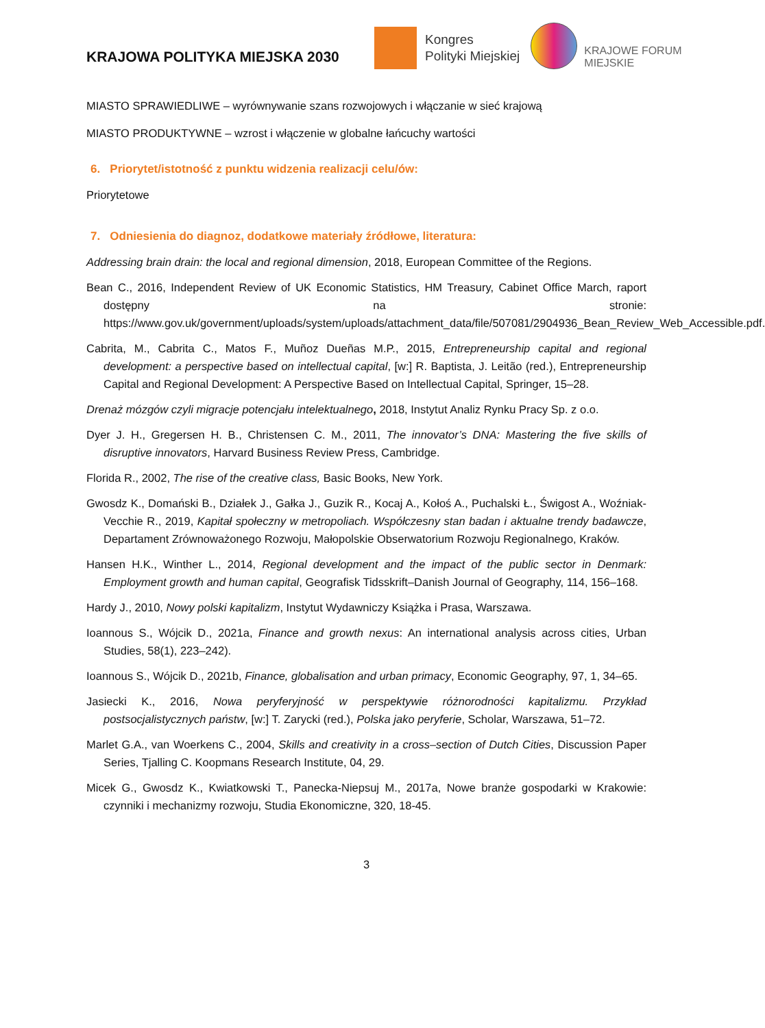KRAJOWA POLITYKA MIEJSKA 2030
Kongres
Polityki Miejskiej
KRAJOWE FORUM
MIEJSKIE
MIASTO SPRAWIEDLIWE – wyrównywanie szans rozwojowych i włączanie w sieć krajową
MIASTO PRODUKTYWNE – wzrost i włączenie w globalne łańcuchy wartości
6. Priorytet/istotność z punktu widzenia realizacji celu/ów:
Priorytetowe
7. Odniesienia do diagnoz, dodatkowe materiały źródłowe, literatura:
Addressing brain drain: the local and regional dimension, 2018, European Committee of the Regions.
Bean C., 2016, Independent Review of UK Economic Statistics, HM Treasury, Cabinet Office March, raport dostępny na stronie: https://www.gov.uk/government/uploads/system/uploads/attachment_data/file/507081/2904936_Bean_Review_Web_Accessible.pdf.
Cabrita, M., Cabrita C., Matos F., Muñoz Dueñas M.P., 2015, Entrepreneurship capital and regional development: a perspective based on intellectual capital, [w:] R. Baptista, J. Leitão (red.), Entrepreneurship Capital and Regional Development: A Perspective Based on Intellectual Capital, Springer, 15–28.
Drenaż mózgów czyli migracje potencjału intelektualnego, 2018, Instytut Analiz Rynku Pracy Sp. z o.o.
Dyer J. H., Gregersen H. B., Christensen C. M., 2011, The innovator’s DNA: Mastering the five skills of disruptive innovators, Harvard Business Review Press, Cambridge.
Florida R., 2002, The rise of the creative class, Basic Books, New York.
Gwosdz K., Domański B., Działek J., Gałka J., Guzik R., Kocaj A., Kołoś A., Puchalski Ł., Świgost A., Woźniak-Vecchie R., 2019, Kapitał społeczny w metropoliach. Współczesny stan badan i aktualne trendy badawcze, Departament Zrównoważonego Rozwoju, Małopolskie Obserwatorium Rozwoju Regionalnego, Kraków.
Hansen H.K., Winther L., 2014, Regional development and the impact of the public sector in Denmark: Employment growth and human capital, Geografisk Tidsskrift–Danish Journal of Geography, 114, 156–168.
Hardy J., 2010, Nowy polski kapitalizm, Instytut Wydawniczy Książka i Prasa, Warszawa.
Ioannous S., Wójcik D., 2021a, Finance and growth nexus: An international analysis across cities, Urban Studies, 58(1), 223–242).
Ioannous S., Wójcik D., 2021b, Finance, globalisation and urban primacy, Economic Geography, 97, 1, 34–65.
Jasiecki K., 2016, Nowa peryferyjność w perspektywie różnorodności kapitalizmu. Przykład postsocjalistycznych państw, [w:] T. Zarycki (red.), Polska jako peryferie, Scholar, Warszawa, 51–72.
Marlet G.A., van Woerkens C., 2004, Skills and creativity in a cross–section of Dutch Cities, Discussion Paper Series, Tjalling C. Koopmans Research Institute, 04, 29.
Micek G., Gwosdz K., Kwiatkowski T., Panecka-Niepsuj M., 2017a, Nowe branże gospodarki w Krakowie: czynniki i mechanizmy rozwoju, Studia Ekonomiczne, 320, 18-45.
3